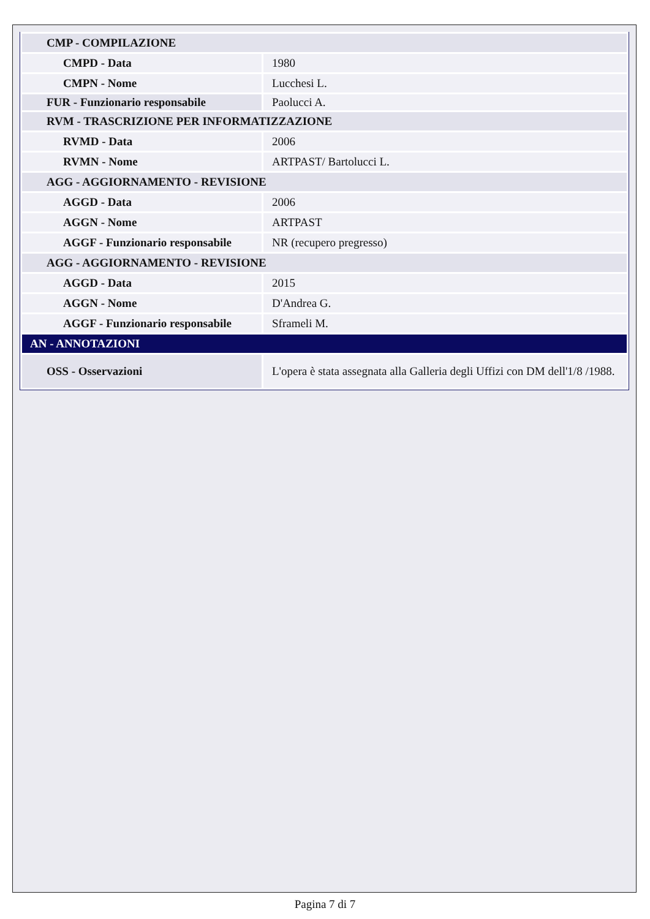| CMP - COMPILAZIONE | |
| CMPD - Data | 1980 |
| CMPN - Nome | Lucchesi L. |
| FUR - Funzionario responsabile | Paolucci A. |
| RVM - TRASCRIZIONE PER INFORMATIZZAZIONE | |
| RVMD - Data | 2006 |
| RVMN - Nome | ARTPAST/ Bartolucci L. |
| AGG - AGGIORNAMENTO - REVISIONE | |
| AGGD - Data | 2006 |
| AGGN - Nome | ARTPAST |
| AGGF - Funzionario responsabile | NR (recupero pregresso) |
| AGG - AGGIORNAMENTO - REVISIONE | |
| AGGD - Data | 2015 |
| AGGN - Nome | D'Andrea G. |
| AGGF - Funzionario responsabile | Sframeli M. |
| AN - ANNOTAZIONI | |
| OSS - Osservazioni | L'opera è stata assegnata alla Galleria degli Uffizi con DM dell'1/8 /1988. |
Pagina 7 di 7